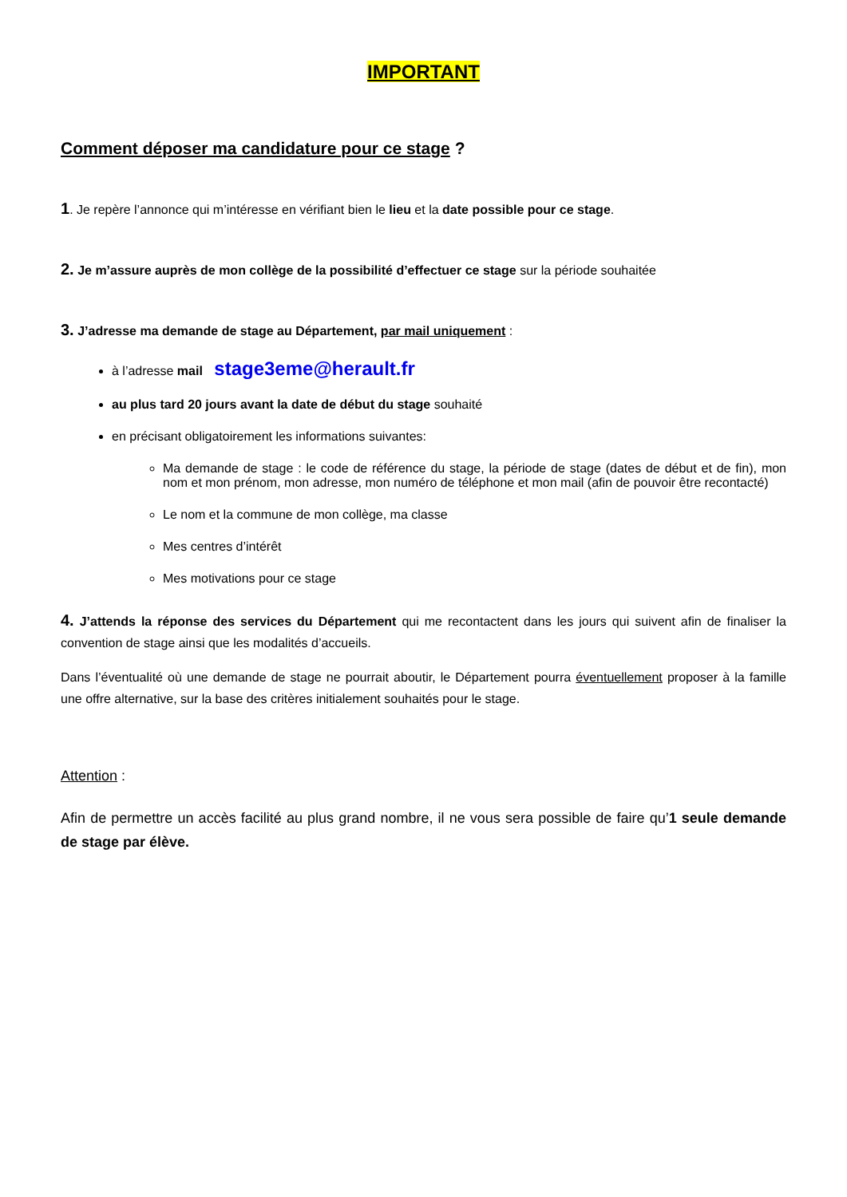IMPORTANT
Comment déposer ma candidature pour ce stage ?
1. Je repère l’annonce qui m’intéresse en vérifiant bien le lieu et la date possible pour ce stage.
2. Je m’assure auprès de mon collège de la possibilité d’effectuer ce stage sur la période souhaitée
3. J’adresse ma demande de stage au Département, par mail uniquement :
à l’adresse mail stage3eme@herault.fr
au plus tard 20 jours avant la date de début du stage souhaité
en précisant obligatoirement les informations suivantes:
Ma demande de stage : le code de référence du stage, la période de stage (dates de début et de fin), mon nom et mon prénom, mon adresse, mon numéro de téléphone et mon mail (afin de pouvoir être recontacté)
Le nom et la commune de mon collège, ma classe
Mes centres d’intérêt
Mes motivations pour ce stage
4. J’attends la réponse des services du Département qui me recontactent dans les jours qui suivent afin de finaliser la convention de stage ainsi que les modalités d’accueils.
Dans l’éventualité où une demande de stage ne pourrait aboutir, le Département pourra éventuellement proposer à la famille une offre alternative, sur la base des critères initialement souhaités pour le stage.
Attention :
Afin de permettre un accès facilité au plus grand nombre, il ne vous sera possible de faire qu’1 seule demande de stage par élève.